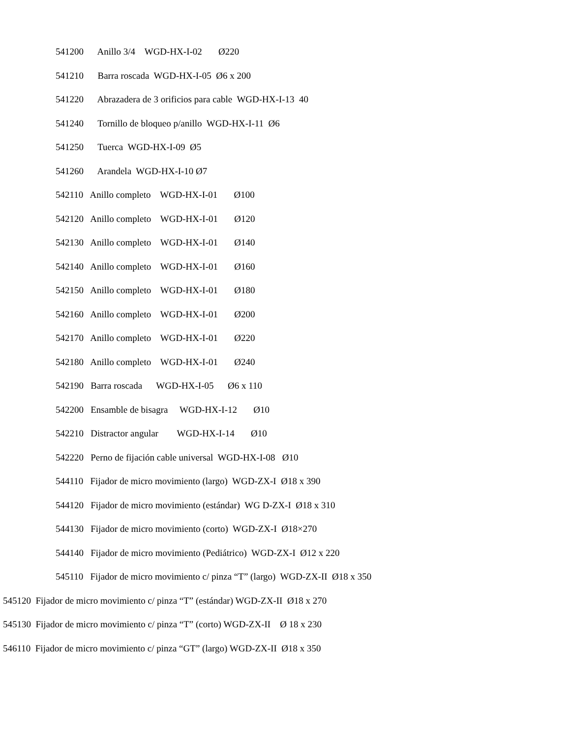541200 Anillo 3/4 WGD-HX-I-02 Ø220
541210 Barra roscada WGD-HX-I-05 Ø6 x 200
541220 Abrazadera de 3 orificios para cable WGD-HX-I-13 40
541240 Tornillo de bloqueo p/anillo WGD-HX-I-11 Ø6
541250 Tuerca WGD-HX-I-09 Ø5
541260 Arandela WGD-HX-I-10 Ø7
542110 Anillo completo WGD-HX-I-01 Ø100
542120 Anillo completo WGD-HX-I-01 Ø120
542130 Anillo completo WGD-HX-I-01 Ø140
542140 Anillo completo WGD-HX-I-01 Ø160
542150 Anillo completo WGD-HX-I-01 Ø180
542160 Anillo completo WGD-HX-I-01 Ø200
542170 Anillo completo WGD-HX-I-01 Ø220
542180 Anillo completo WGD-HX-I-01 Ø240
542190 Barra roscada WGD-HX-I-05 Ø6 x 110
542200 Ensamble de bisagra WGD-HX-I-12 Ø10
542210 Distractor angular WGD-HX-I-14 Ø10
542220 Perno de fijación cable universal WGD-HX-I-08 Ø10
544110 Fijador de micro movimiento (largo) WGD-ZX-I Ø18 x 390
544120 Fijador de micro movimiento (estándar) WG D-ZX-I Ø18 x 310
544130 Fijador de micro movimiento (corto) WGD-ZX-I Ø18×270
544140 Fijador de micro movimiento (Pediátrico) WGD-ZX-I Ø12 x 220
545110 Fijador de micro movimiento c/ pinza “T” (largo) WGD-ZX-II Ø18 x 350
545120 Fijador de micro movimiento c/ pinza “T” (estándar) WGD-ZX-II Ø18 x 270
545130 Fijador de micro movimiento c/ pinza “T” (corto) WGD-ZX-II Ø 18 x 230
546110 Fijador de micro movimiento c/ pinza “GT” (largo) WGD-ZX-II Ø18 x 350